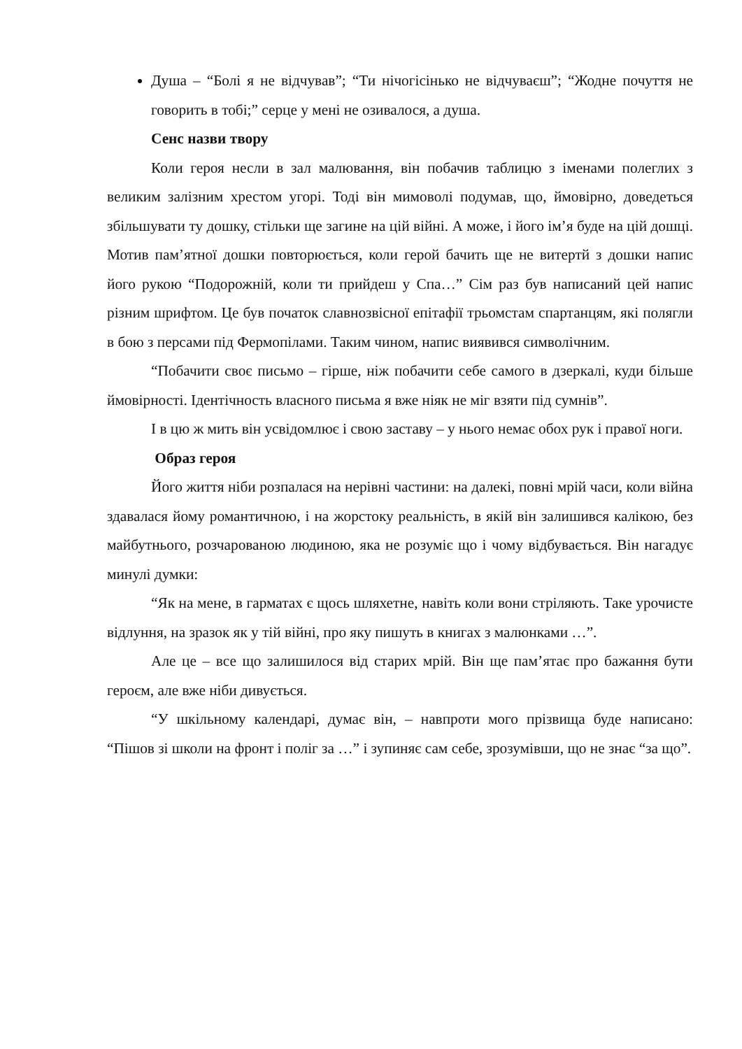Душа – “Болі я не відчував”; “Ти нічогісінько не відчуваєш”; “Жодне почуття не говорить в тобі;” серце у мені не озивалося, а душа.
Сенс назви твору
Коли героя несли в зал малювання, він побачив таблицю з іменами полеглих з великим залізним хрестом угорі. Тоді він мимоволі подумав, що, ймовірно, доведеться збільшувати ту дошку, стільки ще загине на цій війні. А може, і його ім’я буде на цій дошці. Мотив пам’ятної дошки повторюється, коли герой бачить ще не витертй з дошки напис його рукою “Подорожній, коли ти прийдеш у Спа…” Сім раз був написаний цей напис різним шрифтом. Це був початок славнозвісної епітафії трьомстам спартанцям, які полягли в бою з персами під Фермопілами. Таким чином, напис виявився символічним.
“Побачити своє письмо – гірше, ніж побачити себе самого в дзеркалі, куди більше ймовірності. Ідентічность власного письма я вже ніяк не міг взяти під сумнів”.
І в цю ж мить він усвідомлює і свою заставу – у нього немає обох рук і правої ноги.
Образ героя
Його життя ніби розпалася на нерівні частини: на далекі, повні мрій часи, коли війна здавалася йому романтичною, і на жорстоку реальність, в якій він залишився калікою, без майбутнього, розчарованою людиною, яка не розуміє що і чому відбувається. Він нагадує минулі думки:
“Як на мене, в гарматах є щось шляхетне, навіть коли вони стріляють. Таке урочисте відлуння, на зразок як у тій війні, про яку пишуть в книгах з малюнками …”.
Але це – все що залишилося від старих мрій. Він ще пам’ятає про бажання бути героєм, але вже ніби дивується.
“У шкільному календарі, думає він, – навпроти мого прізвища буде написано: “Пішов зі школи на фронт і поліг за …” і зупиняє сам себе, зрозумівши, що не знає “за що”.